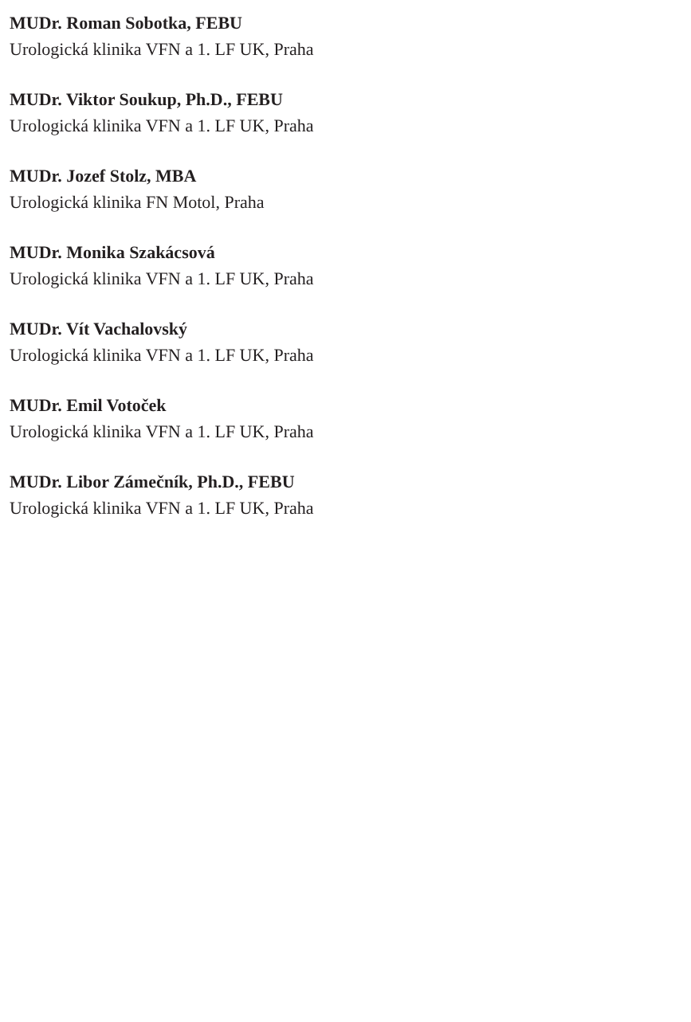MUDr. Roman Sobotka, FEBU
Urologická klinika VFN a 1. LF UK, Praha
MUDr. Viktor Soukup, Ph.D., FEBU
Urologická klinika VFN a 1. LF UK, Praha
MUDr. Jozef Stolz, MBA
Urologická klinika FN Motol, Praha
MUDr. Monika Szakácsová
Urologická klinika VFN a 1. LF UK, Praha
MUDr. Vít Vachalovský
Urologická klinika VFN a 1. LF UK, Praha
MUDr. Emil Votoček
Urologická klinika VFN a 1. LF UK, Praha
MUDr. Libor Zámečník, Ph.D., FEBU
Urologická klinika VFN a 1. LF UK, Praha